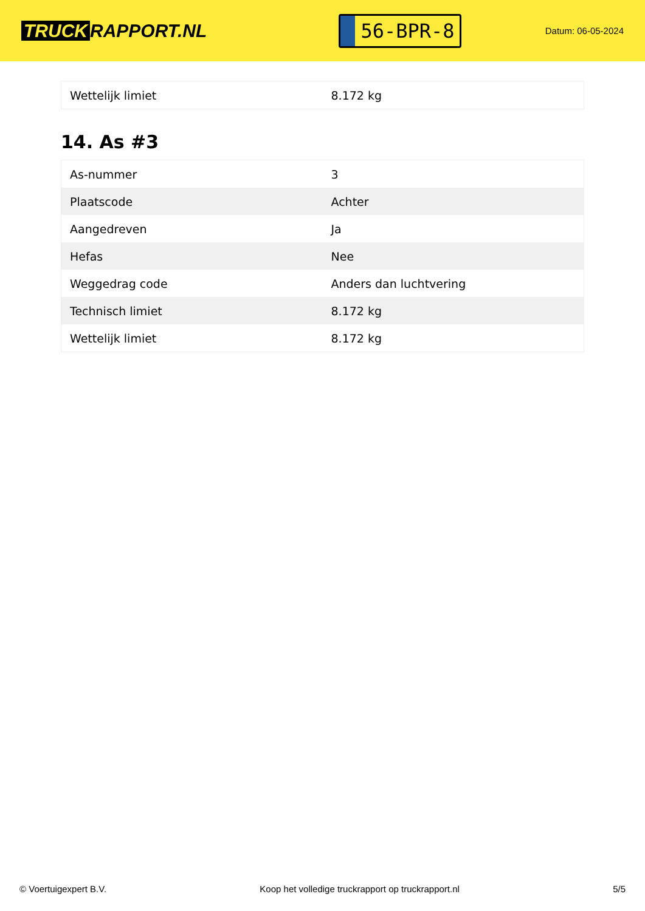TRUCK RAPPORT.NL
56-BPR-8
Datum: 06-05-2024
| Wettelijk limiet | 8.172 kg |
14. As #3
| As-nummer | 3 |
| Plaatscode | Achter |
| Aangedreven | Ja |
| Hefas | Nee |
| Weggedrag code | Anders dan luchtvering |
| Technisch limiet | 8.172 kg |
| Wettelijk limiet | 8.172 kg |
© Voertuigexpert B.V. Koop het volledige truckrapport op truckrapport.nl 5/5